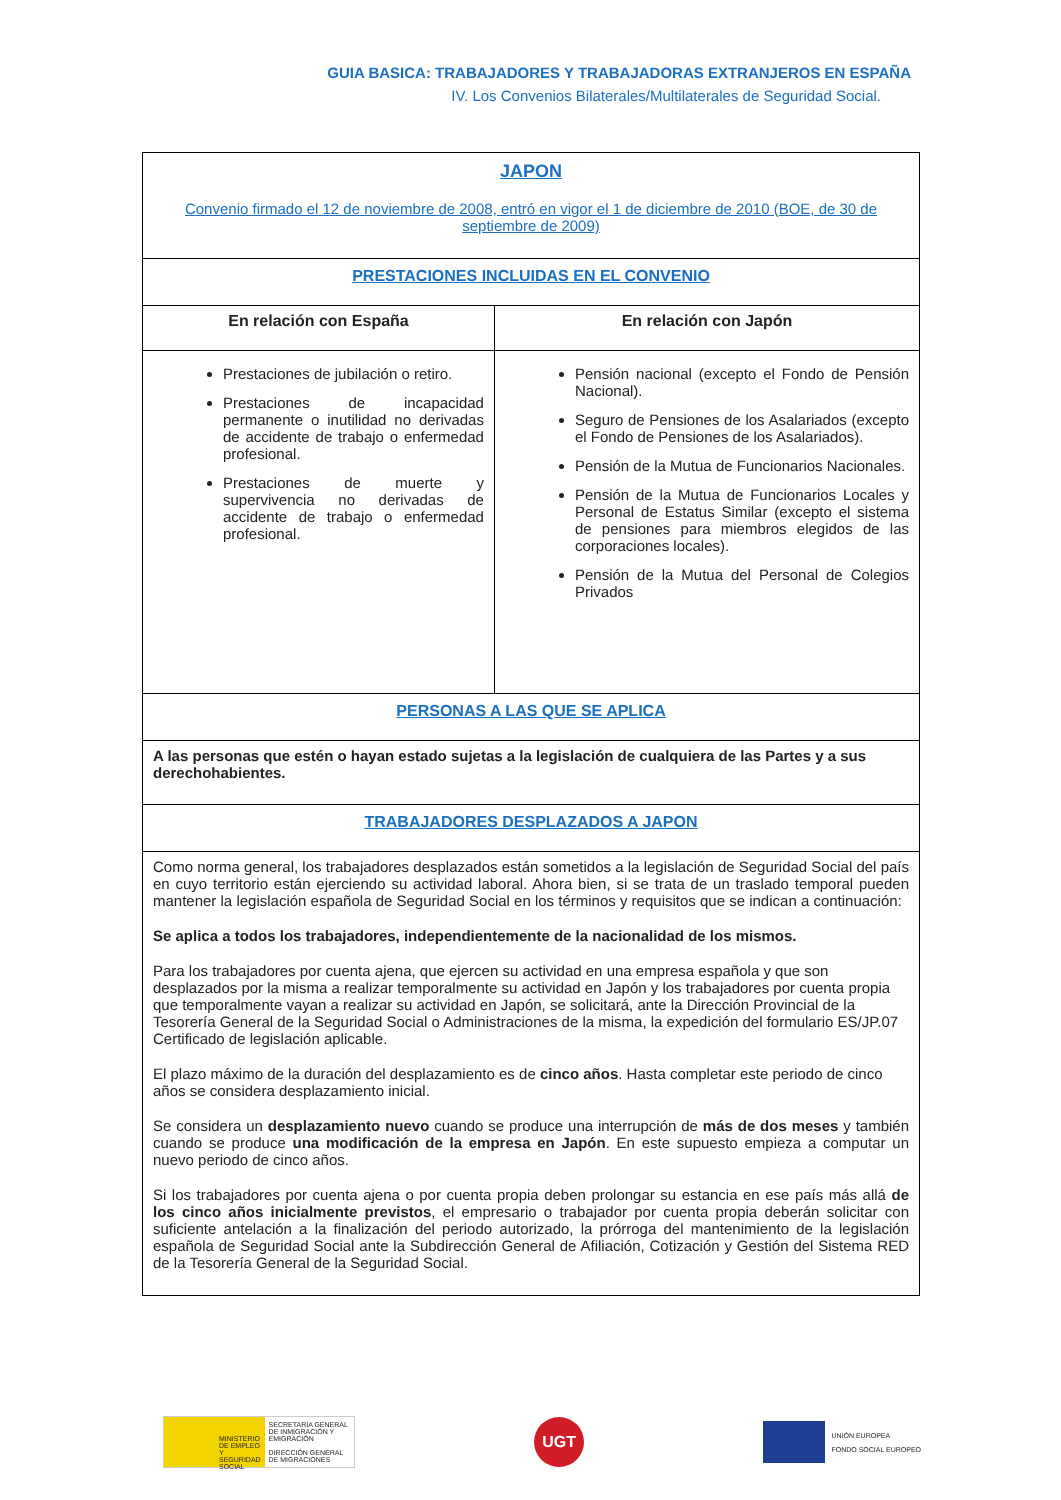GUIA BASICA: TRABAJADORES Y TRABAJADORAS EXTRANJEROS EN ESPAÑA
IV. Los Convenios Bilaterales/Multilaterales de Seguridad Social.
| JAPON Convenio firmado el 12 de noviembre de 2008, entró en vigor el 1 de diciembre de 2010 (BOE, de 30 de septiembre de 2009) | |
| PRESTACIONES INCLUIDAS EN EL CONVENIO | |
| En relación con España | En relación con Japón |
| Prestaciones de jubilación o retiro. Prestaciones de incapacidad permanente o inutilidad no derivadas de accidente de trabajo o enfermedad profesional. Prestaciones de muerte y supervivencia no derivadas de accidente de trabajo o enfermedad profesional. | Pensión nacional (excepto el Fondo de Pensión Nacional). Seguro de Pensiones de los Asalariados (excepto el Fondo de Pensiones de los Asalariados). Pensión de la Mutua de Funcionarios Nacionales. Pensión de la Mutua de Funcionarios Locales y Personal de Estatus Similar (excepto el sistema de pensiones para miembros elegidos de las corporaciones locales). Pensión de la Mutua del Personal de Colegios Privados |
| PERSONAS A LAS QUE SE APLICA | |
| A las personas que estén o hayan estado sujetas a la legislación de cualquiera de las Partes y a sus derechohabientes. | |
| TRABAJADORES DESPLAZADOS A JAPON | |
| Como norma general, los trabajadores desplazados están sometidos a la legislación de Seguridad Social del país en cuyo territorio están ejerciendo su actividad laboral. Ahora bien, si se trata de un traslado temporal pueden mantener la legislación española de Seguridad Social en los términos y requisitos que se indican a continuación: Se aplica a todos los trabajadores, independientemente de la nacionalidad de los mismos. Para los trabajadores por cuenta ajena, que ejercen su actividad en una empresa española y que son desplazados por la misma a realizar temporalmente su actividad en Japón y los trabajadores por cuenta propia que temporalmente vayan a realizar su actividad en Japón, se solicitará, ante la Dirección Provincial de la Tesorería General de la Seguridad Social o Administraciones de la misma, la expedición del formulario ES/JP.07 Certificado de legislación aplicable. El plazo máximo de la duración del desplazamiento es de cinco años . Hasta completar este periodo de cinco años se considera desplazamiento inicial. Se considera un desplazamiento nuevo cuando se produce una interrupción de más de dos meses y también cuando se produce una modificación de la empresa en Japón . En este supuesto empieza a computar un nuevo periodo de cinco años. Si los trabajadores por cuenta ajena o por cuenta propia deben prolongar su estancia en ese país más allá de los cinco años inicialmente previstos , el empresario o trabajador por cuenta propia deberán solicitar con suficiente antelación a la finalización del periodo autorizado, la prórroga del mantenimiento de la legislación española de Seguridad Social ante la Subdirección General de Afiliación, Cotización y Gestión del Sistema RED de la Tesorería General de la Seguridad Social. | |
MINISTERIO DE EMPLEO Y SEGURIDAD SOCIAL
SECRETARÍA GENERAL DE INMIGRACIÓN Y EMIGRACIÓN
DIRECCIÓN GENERAL DE MIGRACIONES
UGT
UNIÓN EUROPEA
FONDO SOCIAL EUROPEO